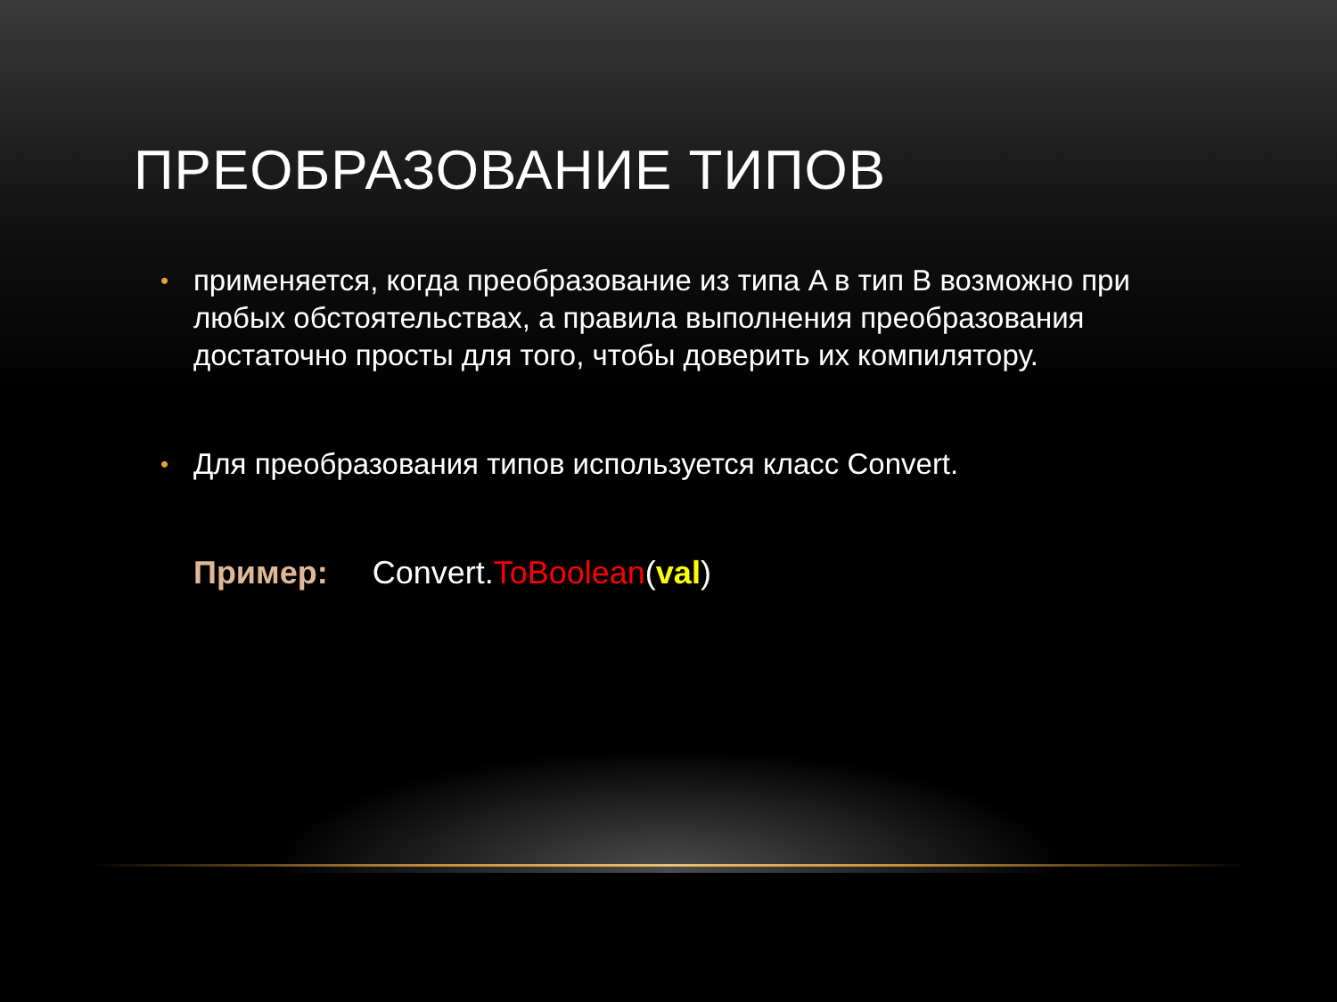ПРЕОБРАЗОВАНИЕ ТИПОВ
• применяется, когда преобразование из типа A в тип B возможно при любых обстоятельствах, а правила выполнения преобразования достаточно просты для того, чтобы доверить их компилятору.
• Для преобразования типов используется класс Convert.
Пример: Convert.ToBoolean(val)